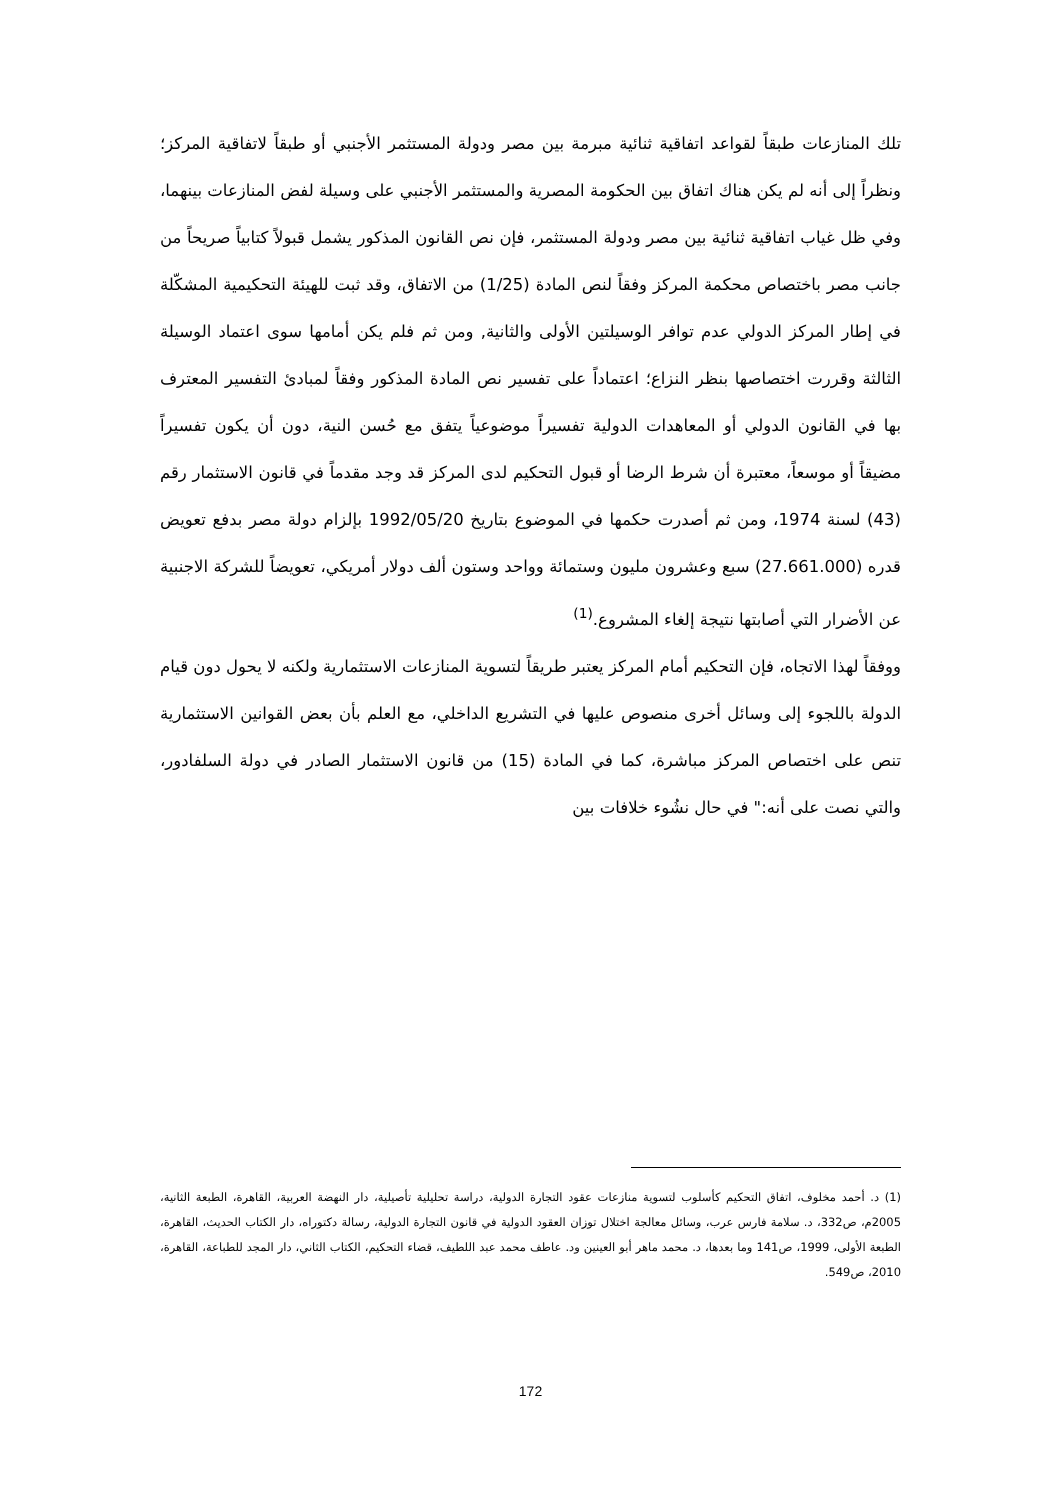تلك المنازعات طبقاً لقواعد اتفاقية ثنائية مبرمة بين مصر ودولة المستثمر الأجنبي أو طبقاً لاتفاقية المركز؛ ونظراً إلى أنه لم يكن هناك اتفاق بين الحكومة المصرية والمستثمر الأجنبي على وسيلة لفض المنازعات بينهما، وفي ظل غياب اتفاقية ثنائية بين مصر ودولة المستثمر، فإن نص القانون المذكور يشمل قبولاً كتابياً صريحاً من جانب مصر باختصاص محكمة المركز وفقاً لنص المادة (1/25) من الاتفاق، وقد ثبت للهيئة التحكيمية المشكّلة في إطار المركز الدولي عدم توافر الوسيلتين الأولى والثانية, ومن ثم فلم يكن أمامها سوى اعتماد الوسيلة الثالثة وقررت اختصاصها بنظر النزاع؛ اعتماداً على تفسير نص المادة المذكور وفقاً لمبادئ التفسير المعترف بها في القانون الدولي أو المعاهدات الدولية تفسيراً موضوعياً يتفق مع حُسن النية، دون أن يكون تفسيراً مضيقاً أو موسعاً، معتبرة أن شرط الرضا أو قبول التحكيم لدى المركز قد وجد مقدماً في قانون الاستثمار رقم (43) لسنة 1974، ومن ثم أصدرت حكمها في الموضوع بتاريخ 1992/05/20 بإلزام دولة مصر بدفع تعويض قدره (27.661.000) سبع وعشرون مليون وستمائة وواحد وستون ألف دولار أمريكي، تعويضاً للشركة الاجنبية عن الأضرار التي أصابتها نتيجة إلغاء المشروع.<sup>(1)</sup>
ووفقاً لهذا الاتجاه، فإن التحكيم أمام المركز يعتبر طريقاً لتسوية المنازعات الاستثمارية ولكنه لا يحول دون قيام الدولة باللجوء إلى وسائل أخرى منصوص عليها في التشريع الداخلي، مع العلم بأن بعض القوانين الاستثمارية تنص على اختصاص المركز مباشرة، كما في المادة (15) من قانون الاستثمار الصادر في دولة السلفادور، والتي نصت على أنه:" في حال نشُوء خلافات بين
(1) د. أحمد مخلوف، اتفاق التحكيم كأسلوب لتسوية منازعات عقود التجارة الدولية، دراسة تحليلية تأصيلية، دار النهضة العربية، القاهرة، الطبعة الثانية، 2005م، ص332، د. سلامة فارس عرب، وسائل معالجة اختلال توزان العقود الدولية في قانون التجارة الدولية، رسالة دكتوراه، دار الكتاب الحديث، القاهرة، الطبعة الأولى، 1999، ص141 وما بعدها، د. محمد ماهر أبو العينين ود. عاطف محمد عبد اللطيف، قضاء التحكيم، الكتاب الثاني، دار المجد للطباعة، القاهرة، 2010، ص549.
172